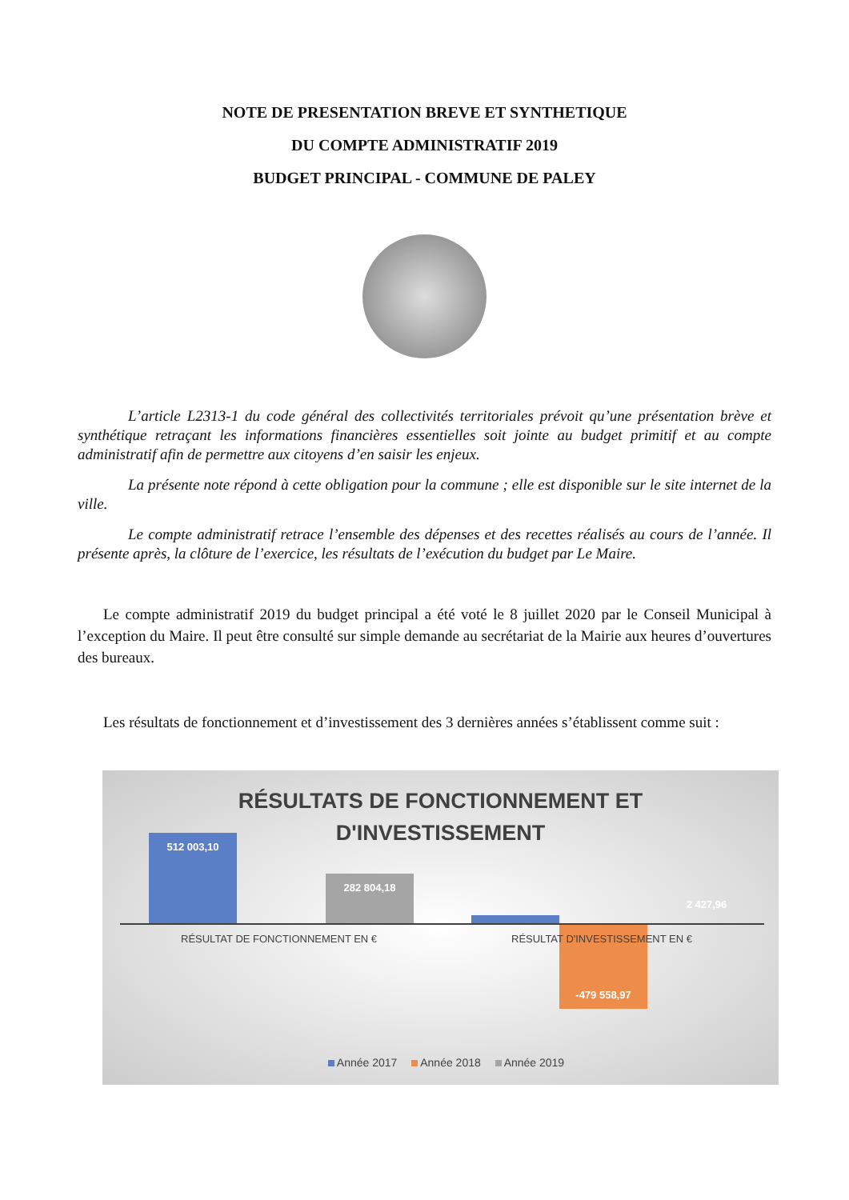NOTE DE PRESENTATION BREVE ET SYNTHETIQUE
DU COMPTE ADMINISTRATIF 2019
BUDGET PRINCIPAL - COMMUNE DE PALEY
L’article L2313-1 du code général des collectivités territoriales prévoit qu’une présentation brève et synthétique retraçant les informations financières essentielles soit jointe au budget primitif et au compte administratif afin de permettre aux citoyens d’en saisir les enjeux.
La présente note répond à cette obligation pour la commune ; elle est disponible sur le site internet de la ville.
Le compte administratif retrace l’ensemble des dépenses et des recettes réalisés au cours de l’année. Il présente après, la clôture de l’exercice, les résultats de l’exécution du budget par Le Maire.
Le compte administratif 2019 du budget principal a été voté le 8 juillet 2020 par le Conseil Municipal à l’exception du Maire. Il peut être consulté sur simple demande au secrétariat de la Mairie aux heures d’ouvertures des bureaux.
Les résultats de fonctionnement et d’investissement des 3 dernières années s’établissent comme suit :
RÉSULTATS DE FONCTIONNEMENT ET
D'INVESTISSEMENT
512 003,10
282 804,18
-479 558,97
2 427,96
RÉSULTAT DE FONCTIONNEMENT EN €
RÉSULTAT D'INVESTISSEMENT EN €
Année 2017 Année 2018 Année 2019